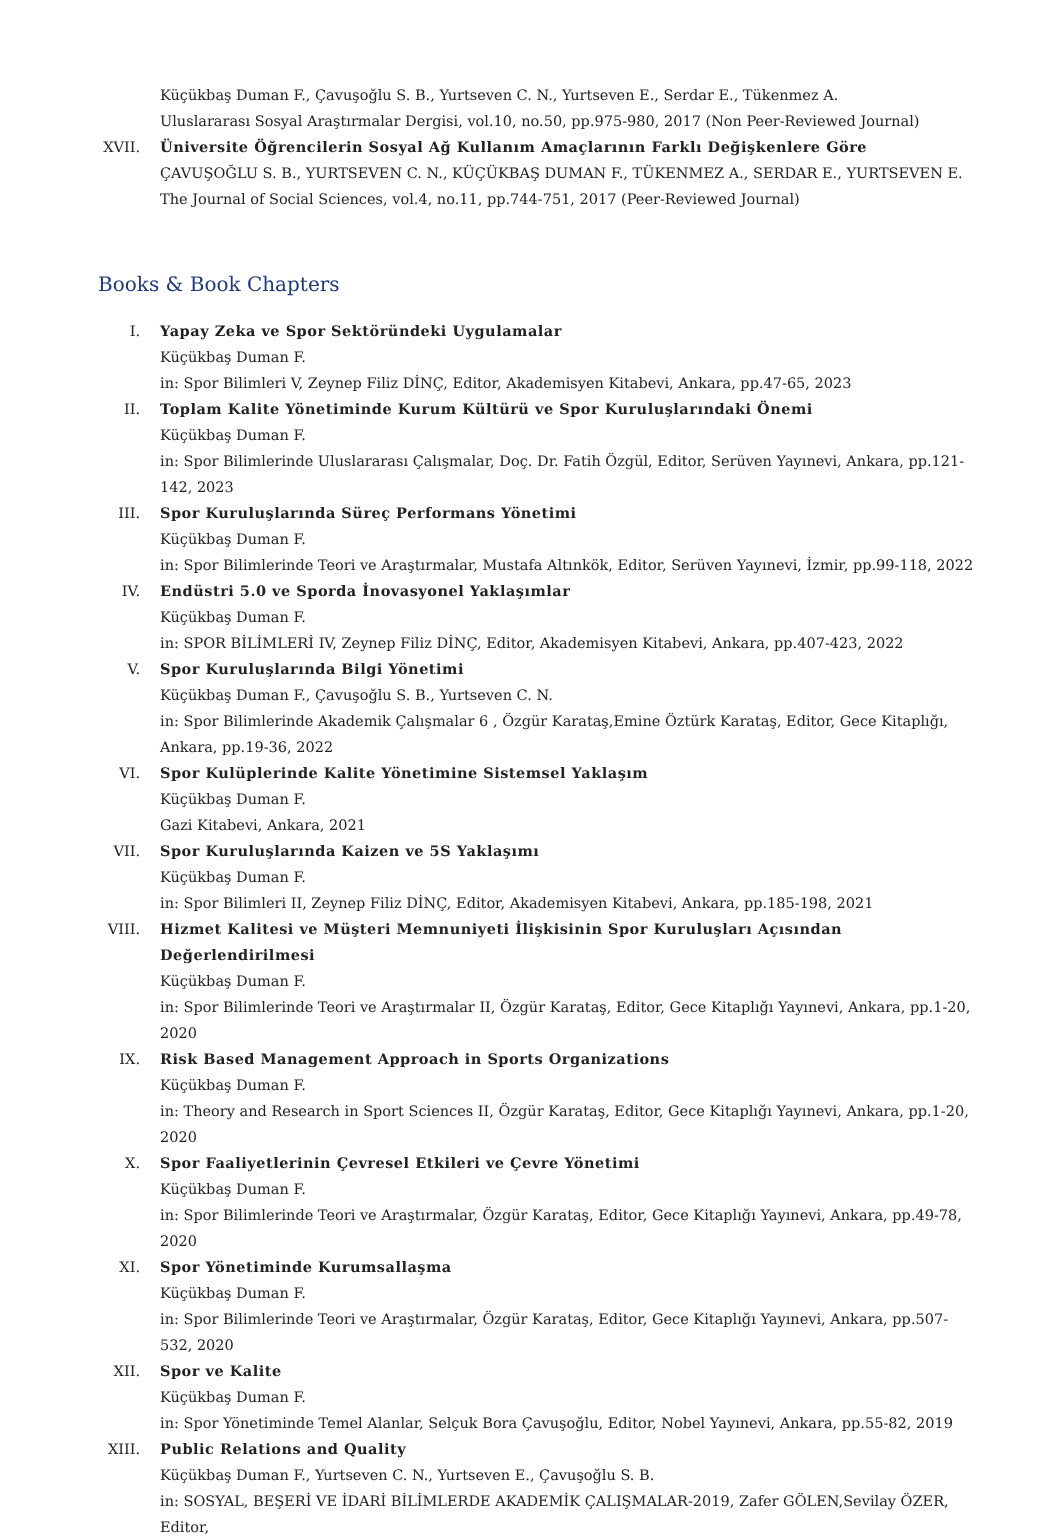Küçükbaş Duman F., Çavuşoğlu S. B., Yurtseven C. N., Yurtseven E., Serdar E., Tükenmez A.
Uluslararası Sosyal Araştırmalar Dergisi, vol.10, no.50, pp.975-980, 2017 (Non Peer-Reviewed Journal)
XVII. Üniversite Öğrencilerin Sosyal Ağ Kullanım Amaçlarının Farklı Değişkenlere Göre
ÇAVUŞOĞLU S. B., YURTSEVEN C. N., KÜÇÜKBAŞ DUMAN F., TÜKENMEZ A., SERDAR E., YURTSEVEN E.
The Journal of Social Sciences, vol.4, no.11, pp.744-751, 2017 (Peer-Reviewed Journal)
Books & Book Chapters
I. Yapay Zeka ve Spor Sektöründeki Uygulamalar
Küçükbaş Duman F.
in: Spor Bilimleri V, Zeynep Filiz DİNÇ, Editor, Akademisyen Kitabevi, Ankara, pp.47-65, 2023
II. Toplam Kalite Yönetiminde Kurum Kültürü ve Spor Kuruluşlarındaki Önemi
Küçükbaş Duman F.
in: Spor Bilimlerinde Uluslararası Çalışmalar, Doç. Dr. Fatih Özgül, Editor, Serüven Yayınevi, Ankara, pp.121-142, 2023
III. Spor Kuruluşlarında Süreç Performans Yönetimi
Küçükbaş Duman F.
in: Spor Bilimlerinde Teori ve Araştırmalar, Mustafa Altınkök, Editor, Serüven Yayınevi, İzmir, pp.99-118, 2022
IV. Endüstri 5.0 ve Sporda İnovasyonel Yaklaşımlar
Küçükbaş Duman F.
in: SPOR BİLİMLERİ IV, Zeynep Filiz DİNÇ, Editor, Akademisyen Kitabevi, Ankara, pp.407-423, 2022
V. Spor Kuruluşlarında Bilgi Yönetimi
Küçükbaş Duman F., Çavuşoğlu S. B., Yurtseven C. N.
in: Spor Bilimlerinde Akademik Çalışmalar 6 , Özgür Karataş,Emine Öztürk Karataş, Editor, Gece Kitaplığı, Ankara, pp.19-36, 2022
VI. Spor Kulüplerinde Kalite Yönetimine Sistemsel Yaklaşım
Küçükbaş Duman F.
Gazi Kitabevi, Ankara, 2021
VII. Spor Kuruluşlarında Kaizen ve 5S Yaklaşımı
Küçükbaş Duman F.
in: Spor Bilimleri II, Zeynep Filiz DİNÇ, Editor, Akademisyen Kitabevi, Ankara, pp.185-198, 2021
VIII. Hizmet Kalitesi ve Müşteri Memnuniyeti İlişkisinin Spor Kuruluşları Açısından Değerlendirilmesi
Küçükbaş Duman F.
in: Spor Bilimlerinde Teori ve Araştırmalar II, Özgür Karataş, Editor, Gece Kitaplığı Yayınevi, Ankara, pp.1-20, 2020
IX. Risk Based Management Approach in Sports Organizations
Küçükbaş Duman F.
in: Theory and Research in Sport Sciences II, Özgür Karataş, Editor, Gece Kitaplığı Yayınevi, Ankara, pp.1-20, 2020
X. Spor Faaliyetlerinin Çevresel Etkileri ve Çevre Yönetimi
Küçükbaş Duman F.
in: Spor Bilimlerinde Teori ve Araştırmalar, Özgür Karataş, Editor, Gece Kitaplığı Yayınevi, Ankara, pp.49-78, 2020
XI. Spor Yönetiminde Kurumsallaşma
Küçükbaş Duman F.
in: Spor Bilimlerinde Teori ve Araştırmalar, Özgür Karataş, Editor, Gece Kitaplığı Yayınevi, Ankara, pp.507-532, 2020
XII. Spor ve Kalite
Küçükbaş Duman F.
in: Spor Yönetiminde Temel Alanlar, Selçuk Bora Çavuşoğlu, Editor, Nobel Yayınevi, Ankara, pp.55-82, 2019
XIII. Public Relations and Quality
Küçükbaş Duman F., Yurtseven C. N., Yurtseven E., Çavuşoğlu S. B.
in: SOSYAL, BEŞERİ VE İDARİ BİLİMLERDE AKADEMİK ÇALIŞMALAR-2019, Zafer GÖLEN,Sevilay ÖZER, Editor,